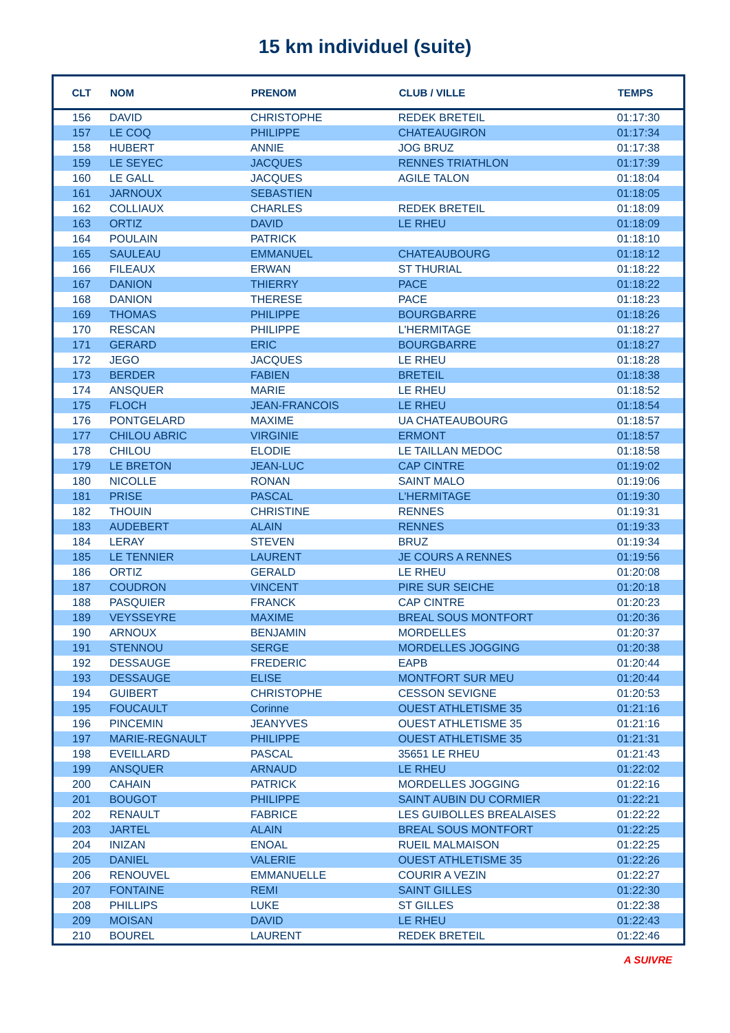15 km individuel (suite)
| CLT | NOM | PRENOM | CLUB / VILLE | TEMPS |
| --- | --- | --- | --- | --- |
| 156 | DAVID | CHRISTOPHE | REDEK BRETEIL | 01:17:30 |
| 157 | LE COQ | PHILIPPE | CHATEAUGIRON | 01:17:34 |
| 158 | HUBERT | ANNIE | JOG BRUZ | 01:17:38 |
| 159 | LE SEYEC | JACQUES | RENNES TRIATHLON | 01:17:39 |
| 160 | LE GALL | JACQUES | AGILE TALON | 01:18:04 |
| 161 | JARNOUX | SEBASTIEN | | 01:18:05 |
| 162 | COLLIAUX | CHARLES | REDEK BRETEIL | 01:18:09 |
| 163 | ORTIZ | DAVID | LE RHEU | 01:18:09 |
| 164 | POULAIN | PATRICK | | 01:18:10 |
| 165 | SAULEAU | EMMANUEL | CHATEAUBOURG | 01:18:12 |
| 166 | FILEAUX | ERWAN | ST THURIAL | 01:18:22 |
| 167 | DANION | THIERRY | PACE | 01:18:22 |
| 168 | DANION | THERESE | PACE | 01:18:23 |
| 169 | THOMAS | PHILIPPE | BOURGBARRE | 01:18:26 |
| 170 | RESCAN | PHILIPPE | L'HERMITAGE | 01:18:27 |
| 171 | GERARD | ERIC | BOURGBARRE | 01:18:27 |
| 172 | JEGO | JACQUES | LE RHEU | 01:18:28 |
| 173 | BERDER | FABIEN | BRETEIL | 01:18:38 |
| 174 | ANSQUER | MARIE | LE RHEU | 01:18:52 |
| 175 | FLOCH | JEAN-FRANCOIS | LE RHEU | 01:18:54 |
| 176 | PONTGELARD | MAXIME | UA CHATEAUBOURG | 01:18:57 |
| 177 | CHILOU ABRIC | VIRGINIE | ERMONT | 01:18:57 |
| 178 | CHILOU | ELODIE | LE TAILLAN MEDOC | 01:18:58 |
| 179 | LE BRETON | JEAN-LUC | CAP CINTRE | 01:19:02 |
| 180 | NICOLLE | RONAN | SAINT MALO | 01:19:06 |
| 181 | PRISE | PASCAL | L'HERMITAGE | 01:19:30 |
| 182 | THOUIN | CHRISTINE | RENNES | 01:19:31 |
| 183 | AUDEBERT | ALAIN | RENNES | 01:19:33 |
| 184 | LERAY | STEVEN | BRUZ | 01:19:34 |
| 185 | LE TENNIER | LAURENT | JE COURS A RENNES | 01:19:56 |
| 186 | ORTIZ | GERALD | LE RHEU | 01:20:08 |
| 187 | COUDRON | VINCENT | PIRE SUR SEICHE | 01:20:18 |
| 188 | PASQUIER | FRANCK | CAP CINTRE | 01:20:23 |
| 189 | VEYSSEYRE | MAXIME | BREAL SOUS MONTFORT | 01:20:36 |
| 190 | ARNOUX | BENJAMIN | MORDELLES | 01:20:37 |
| 191 | STENNOU | SERGE | MORDELLES JOGGING | 01:20:38 |
| 192 | DESSAUGE | FREDERIC | EAPB | 01:20:44 |
| 193 | DESSAUGE | ELISE | MONTFORT SUR MEU | 01:20:44 |
| 194 | GUIBERT | CHRISTOPHE | CESSON SEVIGNE | 01:20:53 |
| 195 | FOUCAULT | Corinne | OUEST ATHLETISME 35 | 01:21:16 |
| 196 | PINCEMIN | JEANYVES | OUEST ATHLETISME 35 | 01:21:16 |
| 197 | MARIE-REGNAULT | PHILIPPE | OUEST ATHLETISME 35 | 01:21:31 |
| 198 | EVEILLARD | PASCAL | 35651 LE RHEU | 01:21:43 |
| 199 | ANSQUER | ARNAUD | LE RHEU | 01:22:02 |
| 200 | CAHAIN | PATRICK | MORDELLES JOGGING | 01:22:16 |
| 201 | BOUGOT | PHILIPPE | SAINT AUBIN DU CORMIER | 01:22:21 |
| 202 | RENAULT | FABRICE | LES GUIBOLLES BREALAISES | 01:22:22 |
| 203 | JARTEL | ALAIN | BREAL SOUS MONTFORT | 01:22:25 |
| 204 | INIZAN | ENOAL | RUEIL MALMAISON | 01:22:25 |
| 205 | DANIEL | VALERIE | OUEST ATHLETISME 35 | 01:22:26 |
| 206 | RENOUVEL | EMMANUELLE | COURIR A VEZIN | 01:22:27 |
| 207 | FONTAINE | REMI | SAINT GILLES | 01:22:30 |
| 208 | PHILLIPS | LUKE | ST GILLES | 01:22:38 |
| 209 | MOISAN | DAVID | LE RHEU | 01:22:43 |
| 210 | BOUREL | LAURENT | REDEK BRETEIL | 01:22:46 |
A SUIVRE